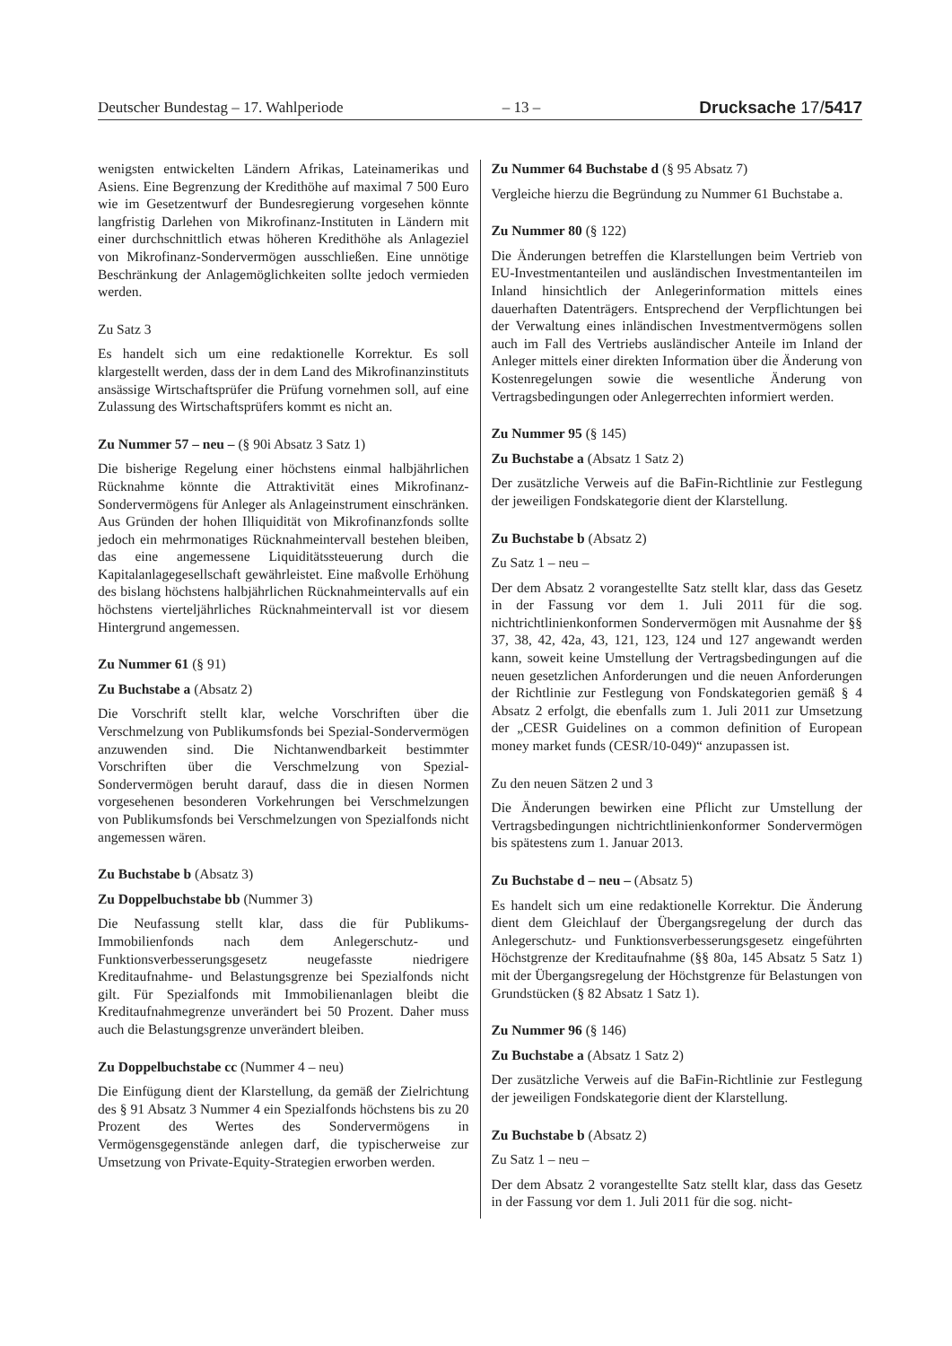Deutscher Bundestag – 17. Wahlperiode – 13 – Drucksache 17/5417
wenigsten entwickelten Ländern Afrikas, Lateinamerikas und Asiens. Eine Begrenzung der Kredithöhe auf maximal 7 500 Euro wie im Gesetzentwurf der Bundesregierung vorgesehen könnte langfristig Darlehen von Mikrofinanz-Instituten in Ländern mit einer durchschnittlich etwas höheren Kredithöhe als Anlageziel von Mikrofinanz-Sondervermögen ausschließen. Eine unnötige Beschränkung der Anlagemöglichkeiten sollte jedoch vermieden werden.
Zu Satz 3
Es handelt sich um eine redaktionelle Korrektur. Es soll klargestellt werden, dass der in dem Land des Mikrofinanzinstituts ansässige Wirtschaftsprüfer die Prüfung vornehmen soll, auf eine Zulassung des Wirtschaftsprüfers kommt es nicht an.
Zu Nummer 57 – neu – (§ 90i Absatz 3 Satz 1)
Die bisherige Regelung einer höchstens einmal halbjährlichen Rücknahme könnte die Attraktivität eines Mikrofinanz-Sondervermögens für Anleger als Anlageinstrument einschränken. Aus Gründen der hohen Illiquidität von Mikrofinanzfonds sollte jedoch ein mehrmonatiges Rücknahmeintervall bestehen bleiben, das eine angemessene Liquiditätssteuerung durch die Kapitalanlagegesellschaft gewährleistet. Eine maßvolle Erhöhung des bislang höchstens halbjährlichen Rücknahmeintervalls auf ein höchstens vierteljährliches Rücknahmeintervall ist vor diesem Hintergrund angemessen.
Zu Nummer 61 (§ 91)
Zu Buchstabe a (Absatz 2)
Die Vorschrift stellt klar, welche Vorschriften über die Verschmelzung von Publikumsfonds bei Spezial-Sondervermögen anzuwenden sind. Die Nichtanwendbarkeit bestimmter Vorschriften über die Verschmelzung von Spezial-Sondervermögen beruht darauf, dass die in diesen Normen vorgesehenen besonderen Vorkehrungen bei Verschmelzungen von Publikumsfonds bei Verschmelzungen von Spezialfonds nicht angemessen wären.
Zu Buchstabe b (Absatz 3)
Zu Doppelbuchstabe bb (Nummer 3)
Die Neufassung stellt klar, dass die für Publikums-Immobilienfonds nach dem Anlegerschutz- und Funktionsverbesserungsgesetz neugefasste niedrigere Kreditaufnahme- und Belastungsgrenze bei Spezialfonds nicht gilt. Für Spezialfonds mit Immobilienanlagen bleibt die Kreditaufnahmegrenze unverändert bei 50 Prozent. Daher muss auch die Belastungsgrenze unverändert bleiben.
Zu Doppelbuchstabe cc (Nummer 4 – neu)
Die Einfügung dient der Klarstellung, da gemäß der Zielrichtung des § 91 Absatz 3 Nummer 4 ein Spezialfonds höchstens bis zu 20 Prozent des Wertes des Sondervermögens in Vermögensgegenstände anlegen darf, die typischerweise zur Umsetzung von Private-Equity-Strategien erworben werden.
Zu Nummer 64 Buchstabe d (§ 95 Absatz 7)
Vergleiche hierzu die Begründung zu Nummer 61 Buchstabe a.
Zu Nummer 80 (§ 122)
Die Änderungen betreffen die Klarstellungen beim Vertrieb von EU-Investmentanteilen und ausländischen Investmentanteilen im Inland hinsichtlich der Anlegerinformation mittels eines dauerhaften Datenträgers. Entsprechend der Verpflichtungen bei der Verwaltung eines inländischen Investmentvermögens sollen auch im Fall des Vertriebs ausländischer Anteile im Inland der Anleger mittels einer direkten Information über die Änderung von Kostenregelungen sowie die wesentliche Änderung von Vertragsbedingungen oder Anlegerrechten informiert werden.
Zu Nummer 95 (§ 145)
Zu Buchstabe a (Absatz 1 Satz 2)
Der zusätzliche Verweis auf die BaFin-Richtlinie zur Festlegung der jeweiligen Fondskategorie dient der Klarstellung.
Zu Buchstabe b (Absatz 2)
Zu Satz 1 – neu –
Der dem Absatz 2 vorangestellte Satz stellt klar, dass das Gesetz in der Fassung vor dem 1. Juli 2011 für die sog. nichtrichtlinienkonformen Sondervermögen mit Ausnahme der §§ 37, 38, 42, 42a, 43, 121, 123, 124 und 127 angewandt werden kann, soweit keine Umstellung der Vertragsbedingungen auf die neuen gesetzlichen Anforderungen und die neuen Anforderungen der Richtlinie zur Festlegung von Fondskategorien gemäß § 4 Absatz 2 erfolgt, die ebenfalls zum 1. Juli 2011 zur Umsetzung der „CESR Guidelines on a common definition of European money market funds (CESR/10-049)“ anzupassen ist.
Zu den neuen Sätzen 2 und 3
Die Änderungen bewirken eine Pflicht zur Umstellung der Vertragsbedingungen nichtrichtlinienkonformer Sondervermögen bis spätestens zum 1. Januar 2013.
Zu Buchstabe d – neu – (Absatz 5)
Es handelt sich um eine redaktionelle Korrektur. Die Änderung dient dem Gleichlauf der Übergangsregelung der durch das Anlegerschutz- und Funktionsverbesserungsgesetz eingeführten Höchstgrenze der Kreditaufnahme (§§ 80a, 145 Absatz 5 Satz 1) mit der Übergangsregelung der Höchstgrenze für Belastungen von Grundstücken (§ 82 Absatz 1 Satz 1).
Zu Nummer 96 (§ 146)
Zu Buchstabe a (Absatz 1 Satz 2)
Der zusätzliche Verweis auf die BaFin-Richtlinie zur Festlegung der jeweiligen Fondskategorie dient der Klarstellung.
Zu Buchstabe b (Absatz 2)
Zu Satz 1 – neu –
Der dem Absatz 2 vorangestellte Satz stellt klar, dass das Gesetz in der Fassung vor dem 1. Juli 2011 für die sog. nicht-